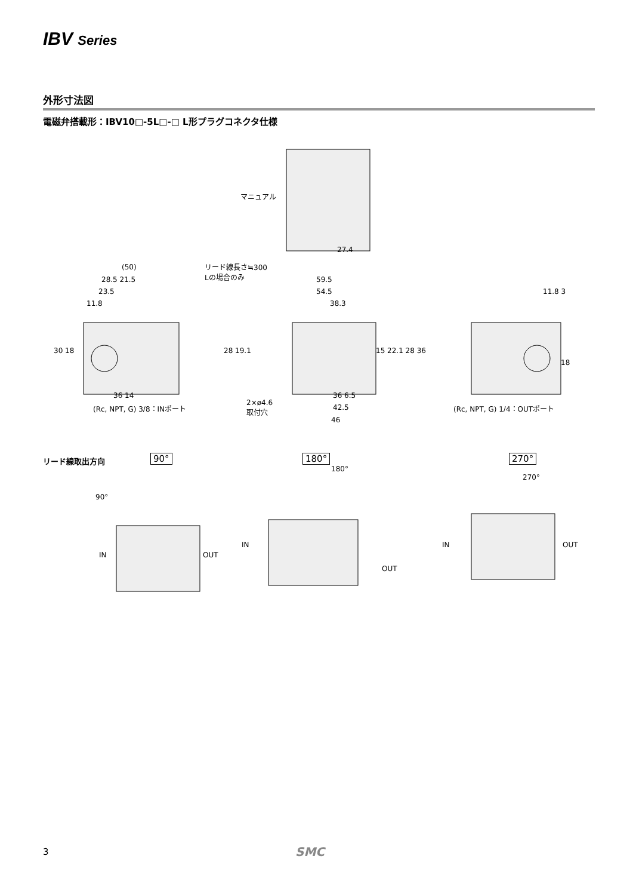IBV Series
外形寸法図
電磁弁搭載形：IBV10□-5L□-□ L形プラグコネクタ仕様
マニュアル
27.4
リード線長さ≒300
Lの場合のみ
(50)
28.5 21.5
23.5
11.8
59.5
54.5
38.3
11.8 3
30 18 28 19.1 15 22.1 28 36
18
36 14
(Rc, NPT, G) 3/8：INポート
36 6.5
2×ø4.6
取付穴
42.5
46
(Rc, NPT, G) 1/4：OUTポート
リード線取出方向 90° 180° 270°
90°
IN OUT
180°
IN
OUT
270°
IN OUT
3 SMC